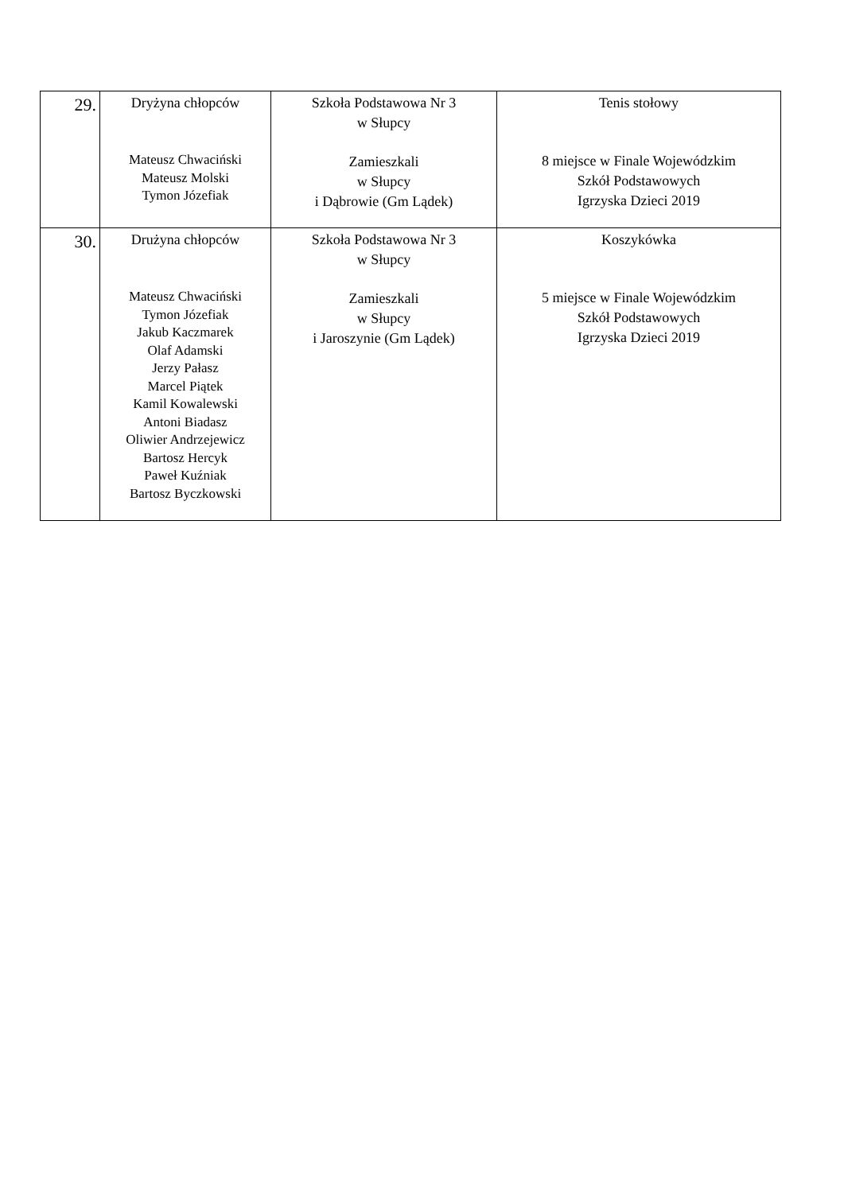| 29. | Dryżyna chłopców Mateusz Chwaciński Mateusz Molski Tymon Józefiak | Szkoła Podstawowa Nr 3 w Słupcy Zamieszkali w Słupcy i Dąbrowie (Gm Lądek) | Tenis stołowy 8 miejsce w Finale Wojewódzkim Szkół Podstawowych Igrzyska Dzieci 2019 |
| 30. | Drużyna chłopców Mateusz Chwaciński Tymon Józefiak Jakub Kaczmarek Olaf Adamski Jerzy Pałasz Marcel Piątek Kamil Kowalewski Antoni Biadasz Oliwier Andrzejewicz Bartosz Hercyk Paweł Kuźniak Bartosz Byczkowski | Szkoła Podstawowa Nr 3 w Słupcy Zamieszkali w Słupcy i Jaroszynie (Gm Lądek) | Koszykówka 5 miejsce w Finale Wojewódzkim Szkół Podstawowych Igrzyska Dzieci 2019 |